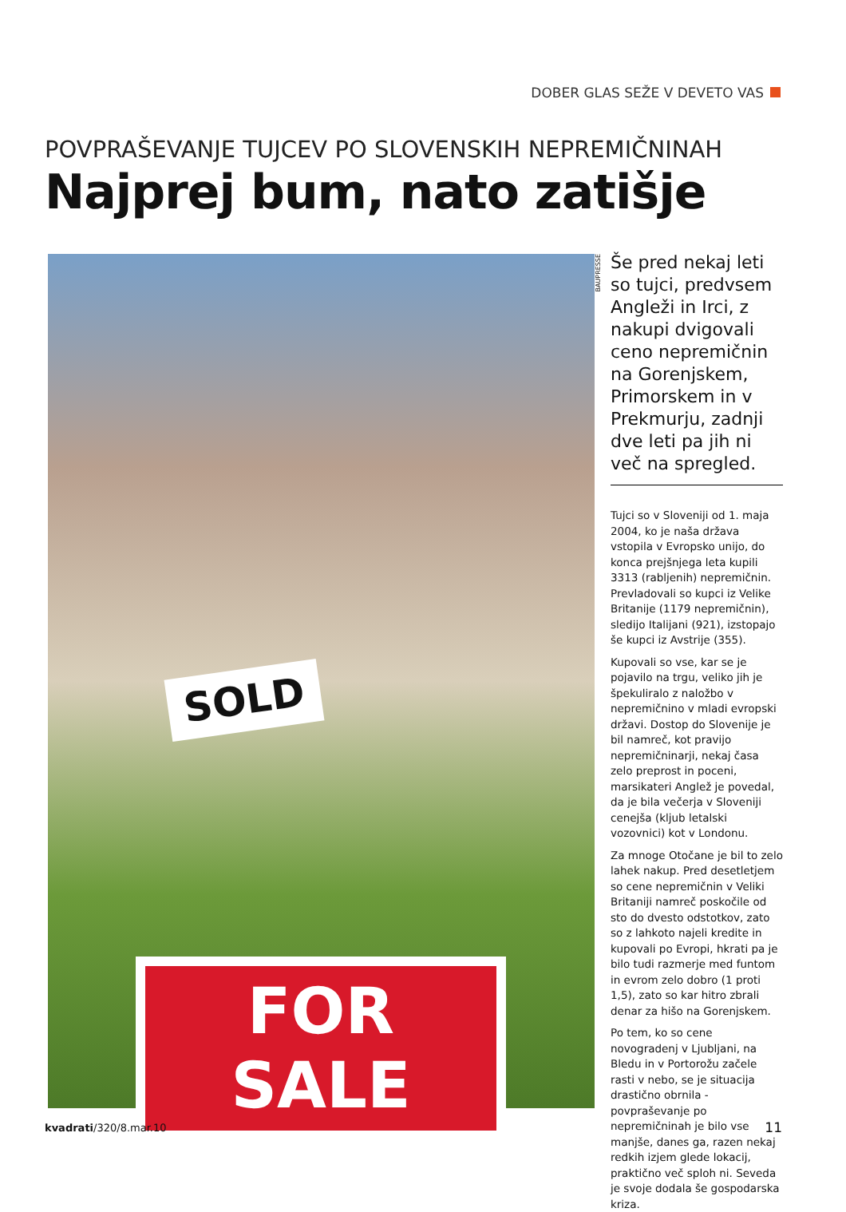DOBER GLAS SEŽE V DEVETO VAS
POVPRAŠEVANJE TUJCEV PO SLOVENSKIH NEPREMIČNINAH
Najprej bum, nato zatišje
SOLD
FOR SALE
BAUPRESSE
Še pred nekaj leti so tujci, predvsem Angleži in Irci, z nakupi dvigovali ceno nepremičnin na Gorenjskem, Primorskem in v Prekmurju, zadnji dve leti pa jih ni več na spregled.
Tujci so v Sloveniji od 1. maja 2004, ko je naša država vstopila v Evropsko unijo, do konca prejšnjega leta kupili 3313 (rabljenih) nepremičnin. Prevladovali so kupci iz Velike Britanije (1179 nepremičnin), sledijo Italijani (921), izstopajo še kupci iz Avstrije (355).
Kupovali so vse, kar se je pojavilo na trgu, veliko jih je špekuliralo z naložbo v nepremičnino v mladi evropski državi. Dostop do Slovenije je bil namreč, kot pravijo nepremičninarji, nekaj časa zelo preprost in poceni, marsikateri Anglež je povedal, da je bila večerja v Sloveniji cenejša (kljub letalski vozovnici) kot v Londonu.
Za mnoge Otočane je bil to zelo lahek nakup. Pred desetletjem so cene nepremičnin v Veliki Britaniji namreč poskočile od sto do dvesto odstotkov, zato so z lahkoto najeli kredite in kupovali po Evropi, hkrati pa je bilo tudi razmerje med funtom in evrom zelo dobro (1 proti 1,5), zato so kar hitro zbrali denar za hišo na Gorenjskem.
Po tem, ko so cene novogradenj v Ljubljani, na Bledu in v Portorožu začele rasti v nebo, se je situacija drastično obrnila - povpraševanje po nepremičninah je bilo vse manjše, danes ga, razen nekaj redkih izjem glede lokacij, praktično več sploh ni. Seveda je svoje dodala še gospodarska kriza.
kvadrati/320/8.mar.10 11